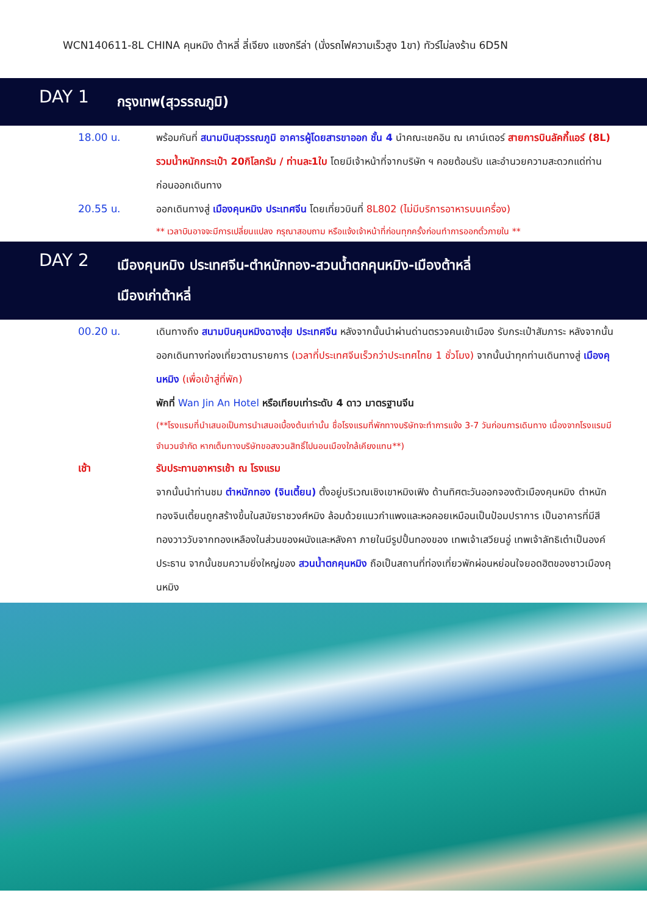WCN140611-8L CHINA คุนหมิง ต้าหลี่ ลี่เจียง แชงกรีล่า (นั่งรถไฟความเร็วสูง 1ขา) ทัวร์ไม่ลงร้าน 6D5N
DAY 1
กรุงเทพ(สุวรรณภูมิ)
18.00 น. พร้อมกันที่ สนามบินสุวรรณภูมิ อาคารผู้โดยสารขาออก ชั้น 4 นำคณะเชคอิน ณ เคาน์เตอร์ สายการบินลัคกี้แอร์ (8L) รวมน้ำหนักกระเป๋า 20กิโลกรัม / ท่านละ1ใบ โดยมีเจ้าหน้าที่จากบริษัท ฯ คอยต้อนรับ และอำนวยความสะดวกแด่ท่านก่อนออกเดินทาง
20.55 น. ออกเดินทางสู่ เมืองคุนหมิง ประเทศจีน โดยเที่ยวบินที่ 8L802 (ไม่มีบริการอาหารบนเครื่อง)
** เวลาบินอาจจะมีการเปลี่ยนแปลง กรุณาสอบถาม หรือแจ้งเจ้าหน้าที่ก่อนทุกครั้งก่อนทำการออกตั๋วภายใน **
DAY 2
เมืองคุนหมิง ประเทศจีน-ตำหนักทอง-สวนน้ำตกคุนหมิง-เมืองต้าหลี่
เมืองเก่าต้าหลี่
00.20 น. เดินทางถึง สนามบินคุนหมิงฉางสุ่ย ประเทศจีน หลังจากนั้นนำผ่านด่านตรวจคนเข้าเมือง รับกระเป๋าสัมภาระ หลังจากนั้นออกเดินทางท่องเที่ยวตามรายการ (เวลาที่ประเทศจีนเร็วกว่าประเทศไทย 1 ชั่วโมง) จากนั้นนำทุกท่านเดินทางสู่ เมืองคุนหมิง (เพื่อเข้าสู่ที่พัก)
พักที่ Wan Jin An Hotel หรือเทียบเท่าระดับ 4 ดาว มาตรฐานจีน
(**โรงแรมที่นำเสนอเป็นการนำเสนอเบื้องต้นเท่านั้น ชื่อโรงแรมที่พักทางบริษัทจะทำการแจ้ง 3-7 วันก่อนการเดินทาง เนื่องจากโรงแรมมีจำนวนจำกัด หากเต็มทางบริษัทขอสงวนสิทธิ์ไปนอนเมืองใกล้เคียงแทน**)
เช้า รับประทานอาหารเช้า ณ โรงแรม
จากนั้นนำท่านชม ตำหนักทอง (จินเตี้ยน) ตั้งอยู่บริเวณเชิงเขาหมิงเฟิง ด้านทิศตะวันออกจองตัวเมืองคุนหมิง ตำหนักทองจินเตี้ยนถูกสร้างขึ้นในสมัยราชวงศ์หมิง ล้อมด้วยแนวกำแพงและหอคอยเหมือนเป็นป้อมปราการ เป็นอาคารที่มีสีทองวาววับจากทองเหลืองในส่วนของผนังและหลังคา ภายในมีรูปปั้นทองของ เทพเจ้าเสวียนอู่ เทพเจ้าลัทธิเต๋าเป็นองค์ประธาน จากนั้นชมความยิ่งใหญ่ของ สวนน้ำตกคุนหมิง ถือเป็นสถานที่ท่องเที่ยวพักผ่อนหย่อนใจยอดฮิตของชาวเมืองคุนหมิง